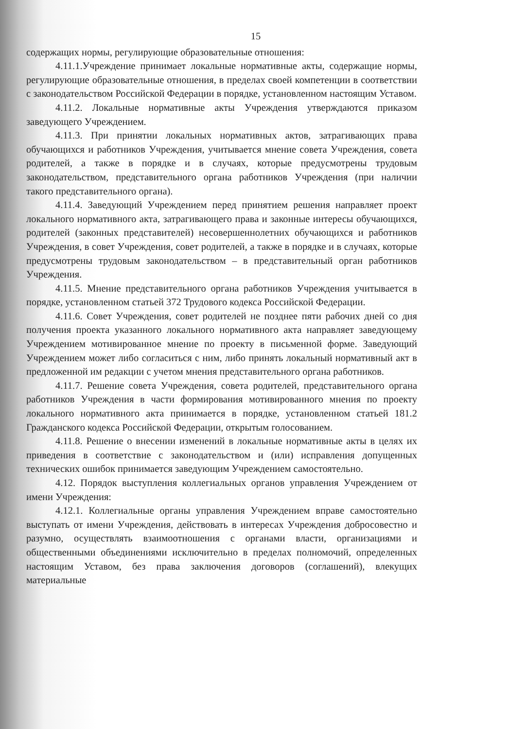15
содержащих нормы, регулирующие образовательные отношения:
4.11.1.Учреждение принимает локальные нормативные акты, содержащие нормы, регулирующие образовательные отношения, в пределах своей компетенции в соответствии с законодательством Российской Федерации в порядке, установленном настоящим Уставом.
4.11.2. Локальные нормативные акты Учреждения утверждаются приказом заведующего Учреждением.
4.11.3. При принятии локальных нормативных актов, затрагивающих права обучающихся и работников Учреждения, учитывается мнение совета Учреждения, совета родителей, а также в порядке и в случаях, которые предусмотрены трудовым законодательством, представительного органа работников Учреждения (при наличии такого представительного органа).
4.11.4. Заведующий Учреждением перед принятием решения направляет проект локального нормативного акта, затрагивающего права и законные интересы обучающихся, родителей (законных представителей) несовершеннолетних обучающихся и работников Учреждения, в совет Учреждения, совет родителей, а также в порядке и в случаях, которые предусмотрены трудовым законодательством – в представительный орган работников Учреждения.
4.11.5. Мнение представительного органа работников Учреждения учитывается в порядке, установленном статьей 372 Трудового кодекса Российской Федерации.
4.11.6. Совет Учреждения, совет родителей не позднее пяти рабочих дней со дня получения проекта указанного локального нормативного акта направляет заведующему Учреждением мотивированное мнение по проекту в письменной форме. Заведующий Учреждением может либо согласиться с ним, либо принять локальный нормативный акт в предложенной им редакции с учетом мнения представительного органа работников.
4.11.7. Решение совета Учреждения, совета родителей, представительного органа работников Учреждения в части формирования мотивированного мнения по проекту локального нормативного акта принимается в порядке, установленном статьей 181.2 Гражданского кодекса Российской Федерации, открытым голосованием.
4.11.8. Решение о внесении изменений в локальные нормативные акты в целях их приведения в соответствие с законодательством и (или) исправления допущенных технических ошибок принимается заведующим Учреждением самостоятельно.
4.12. Порядок выступления коллегиальных органов управления Учреждением от имени Учреждения:
4.12.1. Коллегиальные органы управления Учреждением вправе самостоятельно выступать от имени Учреждения, действовать в интересах Учреждения добросовестно и разумно, осуществлять взаимоотношения с органами власти, организациями и общественными объединениями исключительно в пределах полномочий, определенных настоящим Уставом, без права заключения договоров (соглашений), влекущих материальные